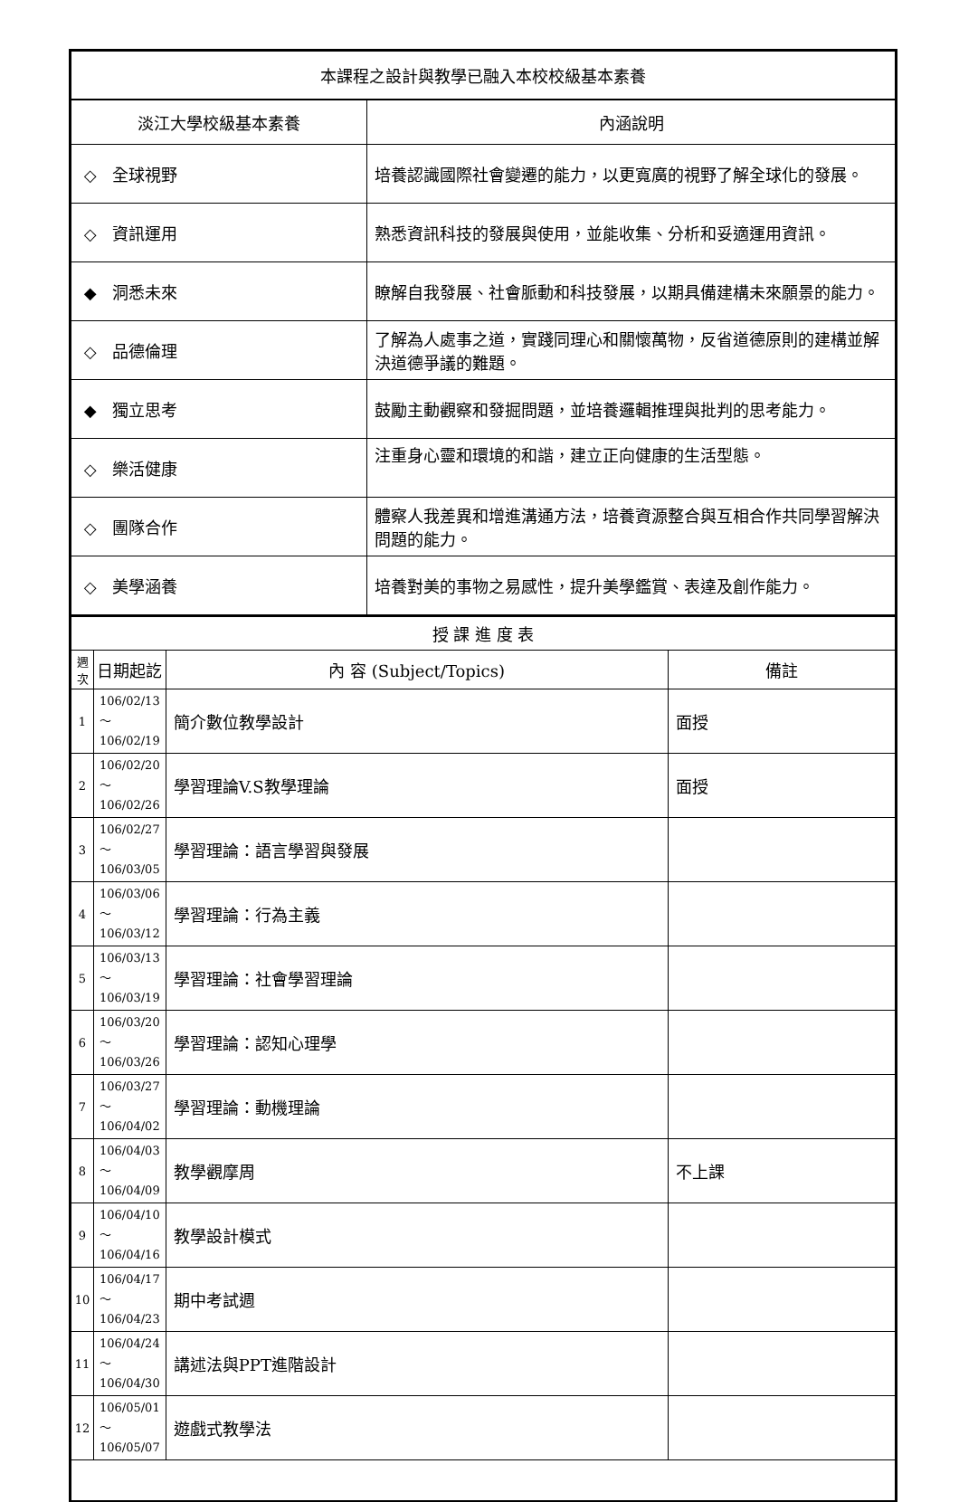| 本課程之設計與教學已融入本校校級基本素養 | |
| --- | --- |
| 淡江大學校級基本素養 | 內涵說明 |
| ◇ 全球視野 | 培養認識國際社會變遷的能力，以更寬廣的視野了解全球化的發展。 |
| ◇ 資訊運用 | 熟悉資訊科技的發展與使用，並能收集、分析和妥適運用資訊。 |
| ◆ 洞悉未來 | 瞭解自我發展、社會脈動和科技發展，以期具備建構未來願景的能力。 |
| ◇ 品德倫理 | 了解為人處事之道，實踐同理心和關懷萬物，反省道德原則的建構並解決道德爭議的難題。 |
| ◆ 獨立思考 | 鼓勵主動觀察和發掘問題，並培養邏輯推理與批判的思考能力。 |
| ◇ 樂活健康 | 注重身心靈和環境的和諧，建立正向健康的生活型態。 |
| ◇ 團隊合作 | 體察人我差異和增進溝通方法，培養資源整合與互相合作共同學習解決問題的能力。 |
| ◇ 美學涵養 | 培養對美的事物之易感性，提升美學鑑賞、表達及創作能力。 |
| 授 課 進 度 表 | | | |
| --- | --- | --- | --- |
| 週次 | 日期起訖 | 內 容 (Subject/Topics) | 備註 |
| 1 | 106/02/13～ 106/02/19 | 簡介數位教學設計 | 面授 |
| 2 | 106/02/20～ 106/02/26 | 學習理論V.S教學理論 | 面授 |
| 3 | 106/02/27～ 106/03/05 | 學習理論：語言學習與發展 | |
| 4 | 106/03/06～ 106/03/12 | 學習理論：行為主義 | |
| 5 | 106/03/13～ 106/03/19 | 學習理論：社會學習理論 | |
| 6 | 106/03/20～ 106/03/26 | 學習理論：認知心理學 | |
| 7 | 106/03/27～ 106/04/02 | 學習理論：動機理論 | |
| 8 | 106/04/03～ 106/04/09 | 教學觀摩周 | 不上課 |
| 9 | 106/04/10～ 106/04/16 | 教學設計模式 | |
| 10 | 106/04/17～ 106/04/23 | 期中考試週 | |
| 11 | 106/04/24～ 106/04/30 | 講述法與PPT進階設計 | |
| 12 | 106/05/01～ 106/05/07 | 遊戲式教學法 | |